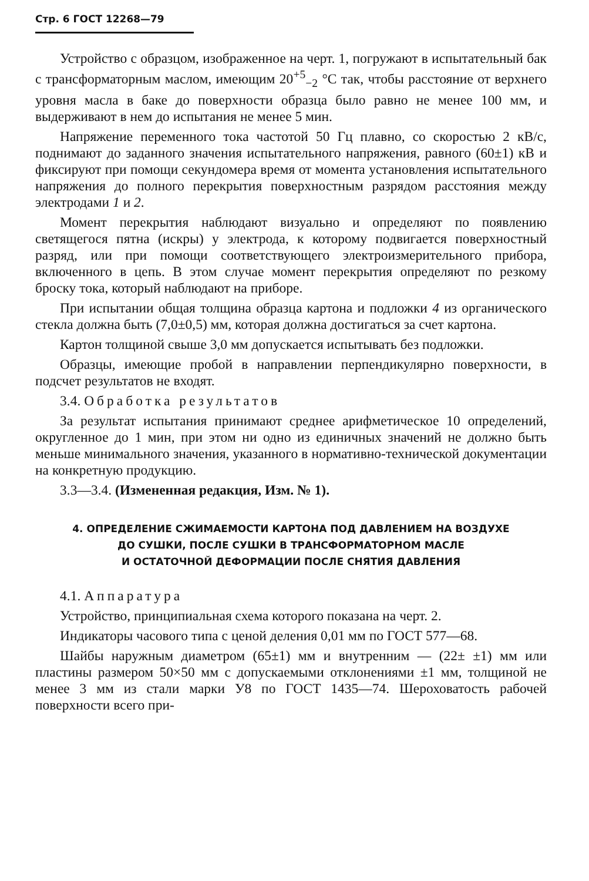Стр. 6 ГОСТ 12268—79
Устройство с образцом, изображенное на черт. 1, погружают в испытательный бак с трансформаторным маслом, имеющим 20<sup>+5</sup><sub>−2</sub> °С так, чтобы расстояние от верхнего уровня масла в баке до поверхности образца было равно не менее 100 мм, и выдерживают в нем до испытания не менее 5 мин.
Напряжение переменного тока частотой 50 Гц плавно, со скоростью 2 кВ/с, поднимают до заданного значения испытательного напряжения, равного (60±1) кВ и фиксируют при помощи секундомера время от момента установления испытательного напряжения до полного перекрытия поверхностным разрядом расстояния между электродами 1 и 2.
Момент перекрытия наблюдают визуально и определяют по появлению светящегося пятна (искры) у электрода, к которому подвигается поверхностный разряд, или при помощи соответствующего электроизмерительного прибора, включенного в цепь. В этом случае момент перекрытия определяют по резкому броску тока, который наблюдают на приборе.
При испытании общая толщина образца картона и подложки 4 из органического стекла должна быть (7,0±0,5) мм, которая должна достигаться за счет картона.
Картон толщиной свыше 3,0 мм допускается испытывать без подложки.
Образцы, имеющие пробой в направлении перпендикулярно поверхности, в подсчет результатов не входят.
3.4. Обработка результатов
За результат испытания принимают среднее арифметическое 10 определений, округленное до 1 мин, при этом ни одно из единичных значений не должно быть меньше минимального значения, указанного в нормативно-технической документации на конкретную продукцию.
3.3—3.4. (Измененная редакция, Изм. № 1).
4. ОПРЕДЕЛЕНИЕ СЖИМАЕМОСТИ КАРТОНА ПОД ДАВЛЕНИЕМ НА ВОЗДУХЕ
ДО СУШКИ, ПОСЛЕ СУШКИ В ТРАНСФОРМАТОРНОМ МАСЛЕ
И ОСТАТОЧНОЙ ДЕФОРМАЦИИ ПОСЛЕ СНЯТИЯ ДАВЛЕНИЯ
4.1. Аппаратура
Устройство, принципиальная схема которого показана на черт. 2.
Индикаторы часового типа с ценой деления 0,01 мм по ГОСТ 577—68.
Шайбы наружным диаметром (65±1) мм и внутренним — (22± ±1) мм или пластины размером 50×50 мм с допускаемыми отклонениями ±1 мм, толщиной не менее 3 мм из стали марки У8 по ГОСТ 1435—74. Шероховатость рабочей поверхности всего при-